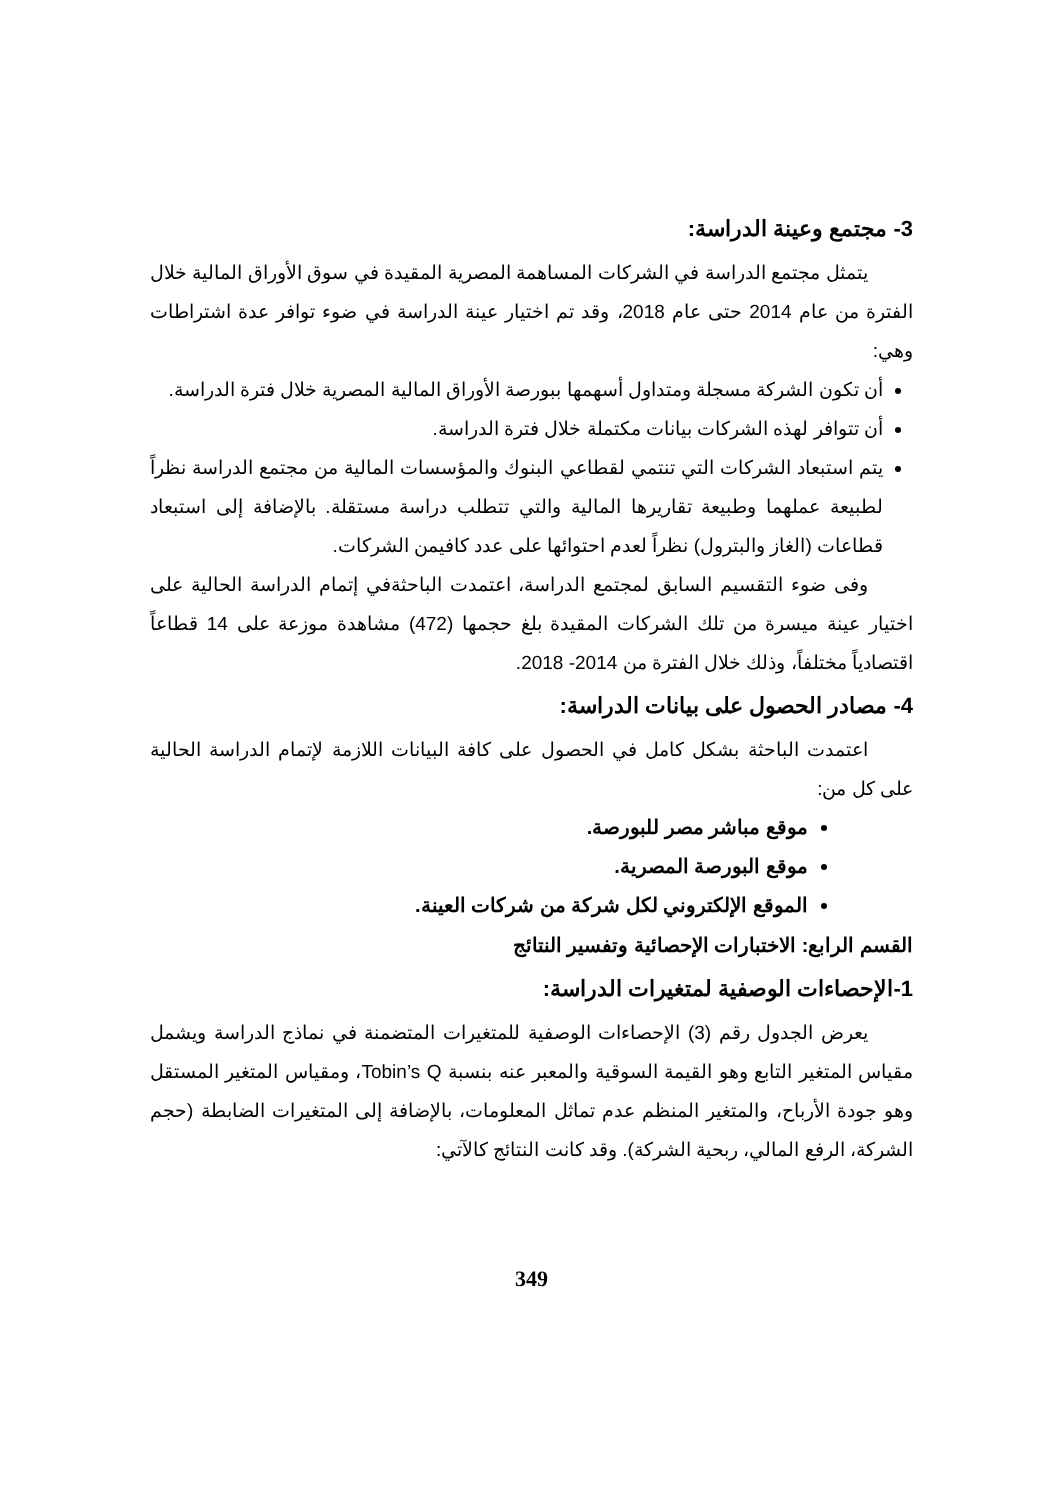3- مجتمع وعينة الدراسة:
يتمثل مجتمع الدراسة في الشركات المساهمة المصرية المقيدة في سوق الأوراق المالية خلال الفترة من عام 2014 حتى عام 2018، وقد تم اختيار عينة الدراسة في ضوء توافر عدة اشتراطات وهي:
أن تكون الشركة مسجلة ومتداول أسهمها ببورصة الأوراق المالية المصرية خلال فترة الدراسة.
أن تتوافر لهذه الشركات بيانات مكتملة خلال فترة الدراسة.
يتم استبعاد الشركات التي تنتمي لقطاعي البنوك والمؤسسات المالية من مجتمع الدراسة نظراً لطبيعة عملهما وطبيعة تقاريرها المالية والتي تتطلب دراسة مستقلة. بالإضافة إلى استبعاد قطاعات (الغاز والبترول) نظراً لعدم احتوائها على عدد كافيمن الشركات.
وفى ضوء التقسيم السابق لمجتمع الدراسة، اعتمدت الباحثةفي إتمام الدراسة الحالية على اختيار عينة ميسرة من تلك الشركات المقيدة بلغ حجمها (472) مشاهدة موزعة على 14 قطاعاً اقتصادياً مختلفاً، وذلك خلال الفترة من 2014- 2018.
4- مصادر الحصول على بيانات الدراسة:
اعتمدت الباحثة بشكل كامل في الحصول على كافة البيانات اللازمة لإتمام الدراسة الحالية على كل من:
موقع مباشر مصر للبورصة.
موقع البورصة المصرية.
الموقع الإلكتروني لكل شركة من شركات العينة.
القسم الرابع: الاختبارات الإحصائية وتفسير النتائج
1-الإحصاءات الوصفية لمتغيرات الدراسة:
يعرض الجدول رقم (3) الإحصاءات الوصفية للمتغيرات المتضمنة في نماذج الدراسة ويشمل مقياس المتغير التابع وهو القيمة السوقية والمعبر عنه بنسبة Tobin’s Q، ومقياس المتغير المستقل وهو جودة الأرباح، والمتغير المنظم عدم تماثل المعلومات، بالإضافة إلى المتغيرات الضابطة (حجم الشركة، الرفع المالي، ربحية الشركة). وقد كانت النتائج كالآتي:
349